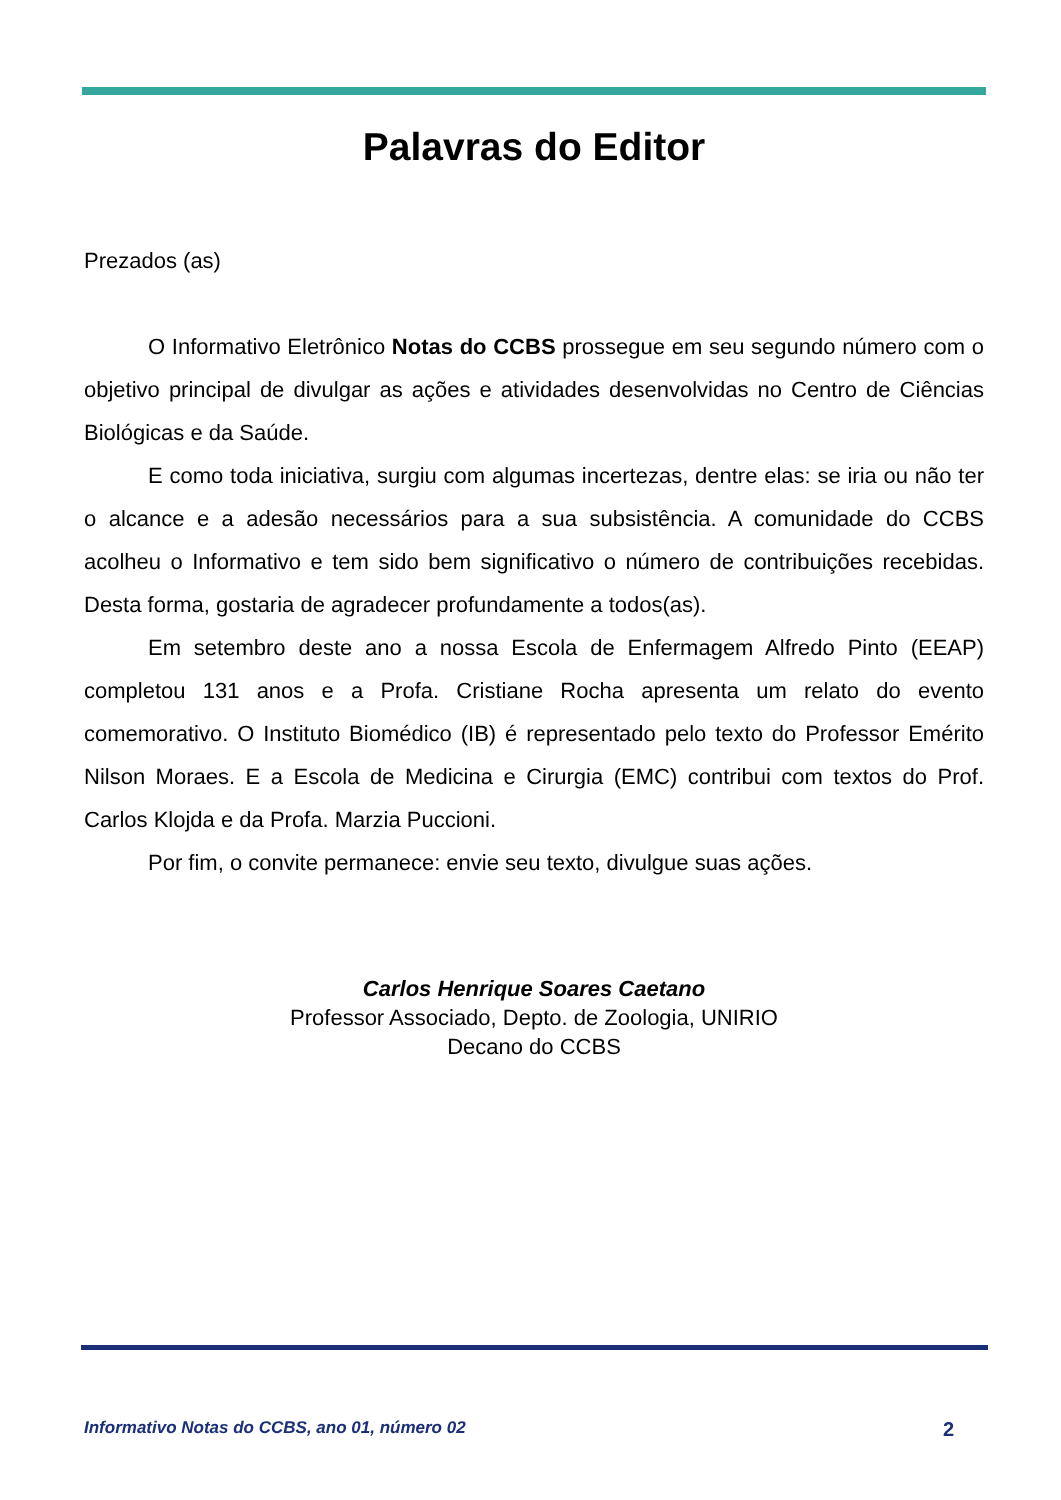Palavras do Editor
Prezados (as)
O Informativo Eletrônico Notas do CCBS prossegue em seu segundo número com o objetivo principal de divulgar as ações e atividades desenvolvidas no Centro de Ciências Biológicas e da Saúde.
E como toda iniciativa, surgiu com algumas incertezas, dentre elas: se iria ou não ter o alcance e a adesão necessários para a sua subsistência. A comunidade do CCBS acolheu o Informativo e tem sido bem significativo o número de contribuições recebidas. Desta forma, gostaria de agradecer profundamente a todos(as).
Em setembro deste ano a nossa Escola de Enfermagem Alfredo Pinto (EEAP) completou 131 anos e a Profa. Cristiane Rocha apresenta um relato do evento comemorativo. O Instituto Biomédico (IB) é representado pelo texto do Professor Emérito Nilson Moraes. E a Escola de Medicina e Cirurgia (EMC) contribui com textos do Prof. Carlos Klojda e da Profa. Marzia Puccioni.
Por fim, o convite permanece: envie seu texto, divulgue suas ações.
Carlos Henrique Soares Caetano
Professor Associado, Depto. de Zoologia, UNIRIO
Decano do CCBS
Informativo Notas do CCBS, ano 01, número 02 2